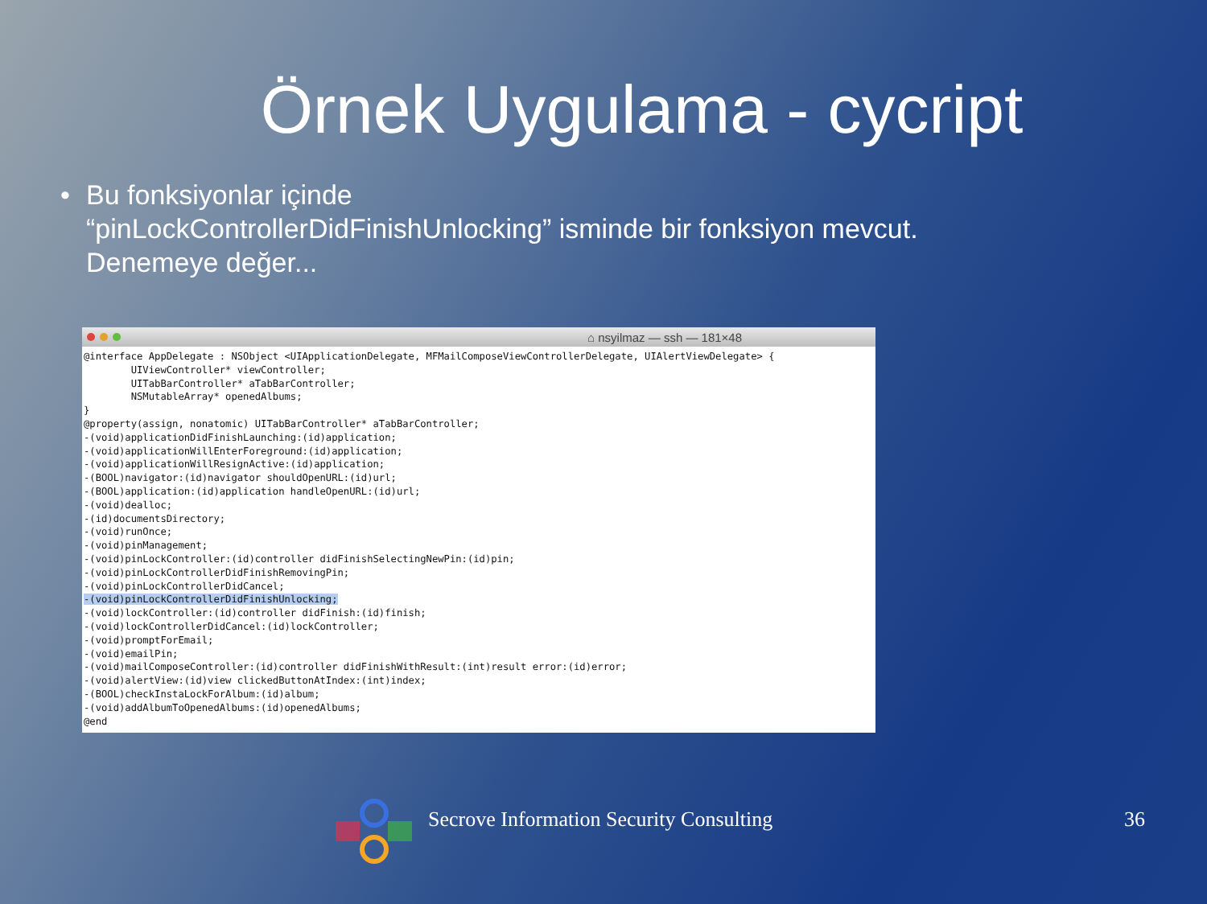Örnek Uygulama - cycript
• Bu fonksiyonlar içinde
“pinLockControllerDidFinishUnlocking” isminde bir fonksiyon mevcut.
Denemeye değer...
⌂ nsyilmaz — ssh — 181×48
@interface AppDelegate : NSObject <UIApplicationDelegate, MFMailComposeViewControllerDelegate, UIAlertViewDelegate> {
        UIViewController* viewController;
        UITabBarController* aTabBarController;
        NSMutableArray* openedAlbums;
}
@property(assign, nonatomic) UITabBarController* aTabBarController;
-(void)applicationDidFinishLaunching:(id)application;
-(void)applicationWillEnterForeground:(id)application;
-(void)applicationWillResignActive:(id)application;
-(BOOL)navigator:(id)navigator shouldOpenURL:(id)url;
-(BOOL)application:(id)application handleOpenURL:(id)url;
-(void)dealloc;
-(id)documentsDirectory;
-(void)runOnce;
-(void)pinManagement;
-(void)pinLockController:(id)controller didFinishSelectingNewPin:(id)pin;
-(void)pinLockControllerDidFinishRemovingPin;
-(void)pinLockControllerDidCancel;
-(void)pinLockControllerDidFinishUnlocking;
-(void)lockController:(id)controller didFinish:(id)finish;
-(void)lockControllerDidCancel:(id)lockController;
-(void)promptForEmail;
-(void)emailPin;
-(void)mailComposeController:(id)controller didFinishWithResult:(int)result error:(id)error;
-(void)alertView:(id)view clickedButtonAtIndex:(int)index;
-(BOOL)checkInstaLockForAlbum:(id)album;
-(void)addAlbumToOpenedAlbums:(id)openedAlbums;
@end
Secrove Information Security Consulting
36